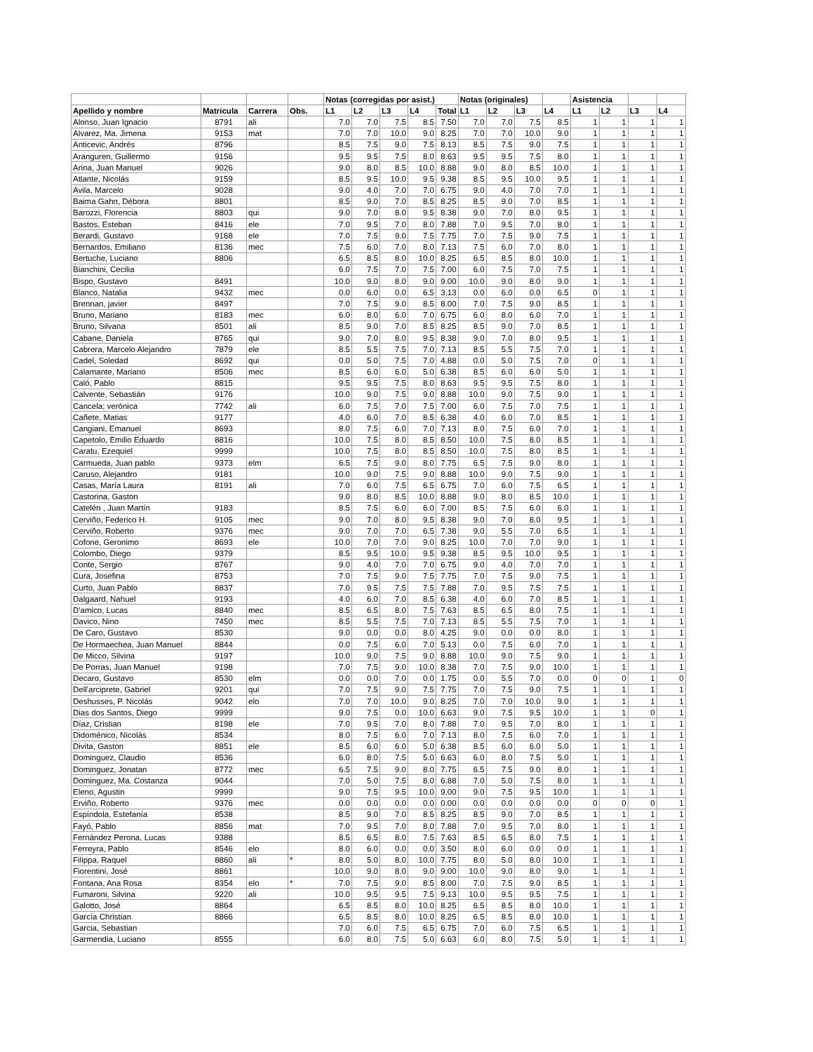| | | | | Notas (corregidas por asist.) | | | | | Notas (originales) | | | | Asistencia | | | |
| --- | --- | --- | --- | --- | --- | --- | --- | --- | --- | --- | --- | --- | --- | --- | --- | --- |
| Apellido y nombre | Matricula | Carrera | Obs. | L1 | L2 | L3 | L4 | Total | L1 | L2 | L3 | L4 | L1 | L2 | L3 | L4 |
| Alonso, Juan Ignacio | 8791 | ali | | 7.0 | 7.0 | 7.5 | 8.5 | 7.50 | 7.0 | 7.0 | 7.5 | 8.5 | 1 | 1 | 1 | 1 |
| Alvarez, Ma. Jimena | 9153 | mat | | 7.0 | 7.0 | 10.0 | 9.0 | 8.25 | 7.0 | 7.0 | 10.0 | 9.0 | 1 | 1 | 1 | 1 |
| Anticevic, Andrés | 8796 | | | 8.5 | 7.5 | 9.0 | 7.5 | 8.13 | 8.5 | 7.5 | 9.0 | 7.5 | 1 | 1 | 1 | 1 |
| Aranguren, Guillermo | 9156 | | | 9.5 | 9.5 | 7.5 | 8.0 | 8.63 | 9.5 | 9.5 | 7.5 | 8.0 | 1 | 1 | 1 | 1 |
| Arina, Juan Manuel | 9026 | | | 9.0 | 8.0 | 8.5 | 10.0 | 8.88 | 9.0 | 8.0 | 8.5 | 10.0 | 1 | 1 | 1 | 1 |
| Atlante, Nicolás | 9159 | | | 8.5 | 9.5 | 10.0 | 9.5 | 9.38 | 8.5 | 9.5 | 10.0 | 9.5 | 1 | 1 | 1 | 1 |
| Avila, Marcelo | 9028 | | | 9.0 | 4.0 | 7.0 | 7.0 | 6.75 | 9.0 | 4.0 | 7.0 | 7.0 | 1 | 1 | 1 | 1 |
| Baima Gahn, Débora | 8801 | | | 8.5 | 9.0 | 7.0 | 8.5 | 8.25 | 8.5 | 9.0 | 7.0 | 8.5 | 1 | 1 | 1 | 1 |
| Barozzi, Florencia | 8803 | qui | | 9.0 | 7.0 | 8.0 | 9.5 | 8.38 | 9.0 | 7.0 | 8.0 | 9.5 | 1 | 1 | 1 | 1 |
| Bastos, Esteban | 8416 | ele | | 7.0 | 9.5 | 7.0 | 8.0 | 7.88 | 7.0 | 9.5 | 7.0 | 8.0 | 1 | 1 | 1 | 1 |
| Berardi, Gustavo | 9168 | ele | | 7.0 | 7.5 | 9.0 | 7.5 | 7.75 | 7.0 | 7.5 | 9.0 | 7.5 | 1 | 1 | 1 | 1 |
| Bernardos, Emiliano | 8136 | mec | | 7.5 | 6.0 | 7.0 | 8.0 | 7.13 | 7.5 | 6.0 | 7.0 | 8.0 | 1 | 1 | 1 | 1 |
| Bertuche, Luciano | 8806 | | | 6.5 | 8.5 | 8.0 | 10.0 | 8.25 | 6.5 | 8.5 | 8.0 | 10.0 | 1 | 1 | 1 | 1 |
| Bianchini, Cecilia | | | | 6.0 | 7.5 | 7.0 | 7.5 | 7.00 | 6.0 | 7.5 | 7.0 | 7.5 | 1 | 1 | 1 | 1 |
| Bispo, Gustavo | 8491 | | | 10.0 | 9.0 | 8.0 | 9.0 | 9.00 | 10.0 | 9.0 | 8.0 | 9.0 | 1 | 1 | 1 | 1 |
| Blanco, Natalia | 9432 | mec | | 0.0 | 6.0 | 0.0 | 6.5 | 3.13 | 0.0 | 6.0 | 0.0 | 6.5 | 0 | 1 | 1 | 1 |
| Brennan, javier | 8497 | | | 7.0 | 7.5 | 9.0 | 8.5 | 8.00 | 7.0 | 7.5 | 9.0 | 8.5 | 1 | 1 | 1 | 1 |
| Bruno, Mariano | 8183 | mec | | 6.0 | 8.0 | 6.0 | 7.0 | 6.75 | 6.0 | 8.0 | 6.0 | 7.0 | 1 | 1 | 1 | 1 |
| Bruno, Silvana | 8501 | ali | | 8.5 | 9.0 | 7.0 | 8.5 | 8.25 | 8.5 | 9.0 | 7.0 | 8.5 | 1 | 1 | 1 | 1 |
| Cabane, Daniela | 8765 | qui | | 9.0 | 7.0 | 8.0 | 9.5 | 8.38 | 9.0 | 7.0 | 8.0 | 9.5 | 1 | 1 | 1 | 1 |
| Cabrera, Marcelo Alejandro | 7879 | ele | | 8.5 | 5.5 | 7.5 | 7.0 | 7.13 | 8.5 | 5.5 | 7.5 | 7.0 | 1 | 1 | 1 | 1 |
| Cadel, Soledad | 8692 | qui | | 0.0 | 5.0 | 7.5 | 7.0 | 4.88 | 0.0 | 5.0 | 7.5 | 7.0 | 0 | 1 | 1 | 1 |
| Calamante, Mariano | 8506 | mec | | 8.5 | 6.0 | 6.0 | 5.0 | 6.38 | 8.5 | 6.0 | 6.0 | 5.0 | 1 | 1 | 1 | 1 |
| Caló, Pablo | 8815 | | | 9.5 | 9.5 | 7.5 | 8.0 | 8.63 | 9.5 | 9.5 | 7.5 | 8.0 | 1 | 1 | 1 | 1 |
| Calvente, Sebastián | 9176 | | | 10.0 | 9.0 | 7.5 | 9.0 | 8.88 | 10.0 | 9.0 | 7.5 | 9.0 | 1 | 1 | 1 | 1 |
| Cancela; verónica | 7742 | ali | | 6.0 | 7.5 | 7.0 | 7.5 | 7.00 | 6.0 | 7.5 | 7.0 | 7.5 | 1 | 1 | 1 | 1 |
| Cañete, Matias | 9177 | | | 4.0 | 6.0 | 7.0 | 8.5 | 6.38 | 4.0 | 6.0 | 7.0 | 8.5 | 1 | 1 | 1 | 1 |
| Cangiani, Emanuel | 8693 | | | 8.0 | 7.5 | 6.0 | 7.0 | 7.13 | 8.0 | 7.5 | 6.0 | 7.0 | 1 | 1 | 1 | 1 |
| Capetolo, Emilio Eduardo | 8816 | | | 10.0 | 7.5 | 8.0 | 8.5 | 8.50 | 10.0 | 7.5 | 8.0 | 8.5 | 1 | 1 | 1 | 1 |
| Caratu, Ezequiel | 9999 | | | 10.0 | 7.5 | 8.0 | 8.5 | 8.50 | 10.0 | 7.5 | 8.0 | 8.5 | 1 | 1 | 1 | 1 |
| Carmueda, Juan pablo | 9373 | elm | | 6.5 | 7.5 | 9.0 | 8.0 | 7.75 | 6.5 | 7.5 | 9.0 | 8.0 | 1 | 1 | 1 | 1 |
| Caruso, Alejandro | 9181 | | | 10.0 | 9.0 | 7.5 | 9.0 | 8.88 | 10.0 | 9.0 | 7.5 | 9.0 | 1 | 1 | 1 | 1 |
| Casas, María Laura | 8191 | ali | | 7.0 | 6.0 | 7.5 | 6.5 | 6.75 | 7.0 | 6.0 | 7.5 | 6.5 | 1 | 1 | 1 | 1 |
| Castorina, Gaston | | | | 9.0 | 8.0 | 8.5 | 10.0 | 8.88 | 9.0 | 8.0 | 8.5 | 10.0 | 1 | 1 | 1 | 1 |
| Catelén , Juan Martín | 9183 | | | 8.5 | 7.5 | 6.0 | 6.0 | 7.00 | 8.5 | 7.5 | 6.0 | 6.0 | 1 | 1 | 1 | 1 |
| Cerviño, Federico H. | 9105 | mec | | 9.0 | 7.0 | 8.0 | 9.5 | 8.38 | 9.0 | 7.0 | 8.0 | 9.5 | 1 | 1 | 1 | 1 |
| Cerviño, Roberto | 9376 | mec | | 9.0 | 7.0 | 7.0 | 6.5 | 7.38 | 9.0 | 5.5 | 7.0 | 6.5 | 1 | 1 | 1 | 1 |
| Cofone, Geronimo | 8693 | ele | | 10.0 | 7.0 | 7.0 | 9.0 | 8.25 | 10.0 | 7.0 | 7.0 | 9.0 | 1 | 1 | 1 | 1 |
| Colombo, Diego | 9379 | | | 8.5 | 9.5 | 10.0 | 9.5 | 9.38 | 8.5 | 9.5 | 10.0 | 9.5 | 1 | 1 | 1 | 1 |
| Conte, Sergio | 8767 | | | 9.0 | 4.0 | 7.0 | 7.0 | 6.75 | 9.0 | 4.0 | 7.0 | 7.0 | 1 | 1 | 1 | 1 |
| Cura, Josefina | 8753 | | | 7.0 | 7.5 | 9.0 | 7.5 | 7.75 | 7.0 | 7.5 | 9.0 | 7.5 | 1 | 1 | 1 | 1 |
| Curto, Juan Pablo | 8837 | | | 7.0 | 9.5 | 7.5 | 7.5 | 7.88 | 7.0 | 9.5 | 7.5 | 7.5 | 1 | 1 | 1 | 1 |
| Dalgaard, Nahuel | 9193 | | | 4.0 | 6.0 | 7.0 | 8.5 | 6.38 | 4.0 | 6.0 | 7.0 | 8.5 | 1 | 1 | 1 | 1 |
| D'amico, Lucas | 8840 | mec | | 8.5 | 6.5 | 8.0 | 7.5 | 7.63 | 8.5 | 6.5 | 8.0 | 7.5 | 1 | 1 | 1 | 1 |
| Davico, Nino | 7450 | mec | | 8.5 | 5.5 | 7.5 | 7.0 | 7.13 | 8.5 | 5.5 | 7.5 | 7.0 | 1 | 1 | 1 | 1 |
| De Caro, Gustavo | 8530 | | | 9.0 | 0.0 | 0.0 | 8.0 | 4.25 | 9.0 | 0.0 | 0.0 | 8.0 | 1 | 1 | 1 | 1 |
| De Hormaechea, Juan Manuel | 8844 | | | 0.0 | 7.5 | 6.0 | 7.0 | 5.13 | 0.0 | 7.5 | 6.0 | 7.0 | 1 | 1 | 1 | 1 |
| De Micco, Silvina | 9197 | | | 10.0 | 9.0 | 7.5 | 9.0 | 8.88 | 10.0 | 9.0 | 7.5 | 9.0 | 1 | 1 | 1 | 1 |
| De Porras, Juan Manuel | 9198 | | | 7.0 | 7.5 | 9.0 | 10.0 | 8.38 | 7.0 | 7.5 | 9.0 | 10.0 | 1 | 1 | 1 | 1 |
| Decaro, Gustavo | 8530 | elm | | 0.0 | 0.0 | 7.0 | 0.0 | 1.75 | 0.0 | 5.5 | 7.0 | 0.0 | 0 | 0 | 1 | 0 |
| Dell'arciprete, Gabriel | 9201 | qui | | 7.0 | 7.5 | 9.0 | 7.5 | 7.75 | 7.0 | 7.5 | 9.0 | 7.5 | 1 | 1 | 1 | 1 |
| Deshusses, P. Nicolás | 9042 | elo | | 7.0 | 7.0 | 10.0 | 9.0 | 8.25 | 7.0 | 7.0 | 10.0 | 9.0 | 1 | 1 | 1 | 1 |
| Dias dos Santos, Diego | 9999 | | | 9.0 | 7.5 | 0.0 | 10.0 | 6.63 | 9.0 | 7.5 | 9.5 | 10.0 | 1 | 1 | 0 | 1 |
| Díaz, Cristian | 8198 | ele | | 7.0 | 9.5 | 7.0 | 8.0 | 7.88 | 7.0 | 9.5 | 7.0 | 8.0 | 1 | 1 | 1 | 1 |
| Didoménico, Nicolás | 8534 | | | 8.0 | 7.5 | 6.0 | 7.0 | 7.13 | 8.0 | 7.5 | 6.0 | 7.0 | 1 | 1 | 1 | 1 |
| Divita, Gaston | 8851 | ele | | 8.5 | 6.0 | 6.0 | 5.0 | 6.38 | 8.5 | 6.0 | 6.0 | 5.0 | 1 | 1 | 1 | 1 |
| Dominguez, Claudio | 8536 | | | 6.0 | 8.0 | 7.5 | 5.0 | 6.63 | 6.0 | 8.0 | 7.5 | 5.0 | 1 | 1 | 1 | 1 |
| Dominguez, Jonatan | 8772 | mec | | 6.5 | 7.5 | 9.0 | 8.0 | 7.75 | 6.5 | 7.5 | 9.0 | 8.0 | 1 | 1 | 1 | 1 |
| Dominguez, Ma. Costanza | 9044 | | | 7.0 | 5.0 | 7.5 | 8.0 | 6.88 | 7.0 | 5.0 | 7.5 | 8.0 | 1 | 1 | 1 | 1 |
| Eleno, Agustin | 9999 | | | 9.0 | 7.5 | 9.5 | 10.0 | 9.00 | 9.0 | 7.5 | 9.5 | 10.0 | 1 | 1 | 1 | 1 |
| Erviño, Roberto | 9376 | mec | | 0.0 | 0.0 | 0.0 | 0.0 | 0.00 | 0.0 | 0.0 | 0.0 | 0.0 | 0 | 0 | 0 | 1 |
| Espíndola, Estefanía | 8538 | | | 8.5 | 9.0 | 7.0 | 8.5 | 8.25 | 8.5 | 9.0 | 7.0 | 8.5 | 1 | 1 | 1 | 1 |
| Fayó, Pablo | 8856 | mat | | 7.0 | 9.5 | 7.0 | 8.0 | 7.88 | 7.0 | 9.5 | 7.0 | 8.0 | 1 | 1 | 1 | 1 |
| Fernández Perona, Lucas | 9388 | | | 8.5 | 6.5 | 8.0 | 7.5 | 7.63 | 8.5 | 6.5 | 8.0 | 7.5 | 1 | 1 | 1 | 1 |
| Ferreyra, Pablo | 8546 | elo | | 8.0 | 6.0 | 0.0 | 0.0 | 3.50 | 8.0 | 6.0 | 0.0 | 0.0 | 1 | 1 | 1 | 1 |
| Filippa, Raquel | 8860 | ali | * | 8.0 | 5.0 | 8.0 | 10.0 | 7.75 | 8.0 | 5.0 | 8.0 | 10.0 | 1 | 1 | 1 | 1 |
| Fiorentini, José | 8861 | | | 10.0 | 9.0 | 8.0 | 9.0 | 9.00 | 10.0 | 9.0 | 8.0 | 9.0 | 1 | 1 | 1 | 1 |
| Fontana, Ana Rosa | 8354 | elo | * | 7.0 | 7.5 | 9.0 | 8.5 | 8.00 | 7.0 | 7.5 | 9.0 | 8.5 | 1 | 1 | 1 | 1 |
| Fumaroni, Silvina | 9220 | ali | | 10.0 | 9.5 | 9.5 | 7.5 | 9.13 | 10.0 | 9.5 | 9.5 | 7.5 | 1 | 1 | 1 | 1 |
| Galotto, José | 8864 | | | 6.5 | 8.5 | 8.0 | 10.0 | 8.25 | 6.5 | 8.5 | 8.0 | 10.0 | 1 | 1 | 1 | 1 |
| García Christian | 8866 | | | 6.5 | 8.5 | 8.0 | 10.0 | 8.25 | 6.5 | 8.5 | 8.0 | 10.0 | 1 | 1 | 1 | 1 |
| Garcia, Sebastian | | | | 7.0 | 6.0 | 7.5 | 6.5 | 6.75 | 7.0 | 6.0 | 7.5 | 6.5 | 1 | 1 | 1 | 1 |
| Garmendia, Luciano | 8555 | | | 6.0 | 8.0 | 7.5 | 5.0 | 6.63 | 6.0 | 8.0 | 7.5 | 5.0 | 1 | 1 | 1 | 1 |